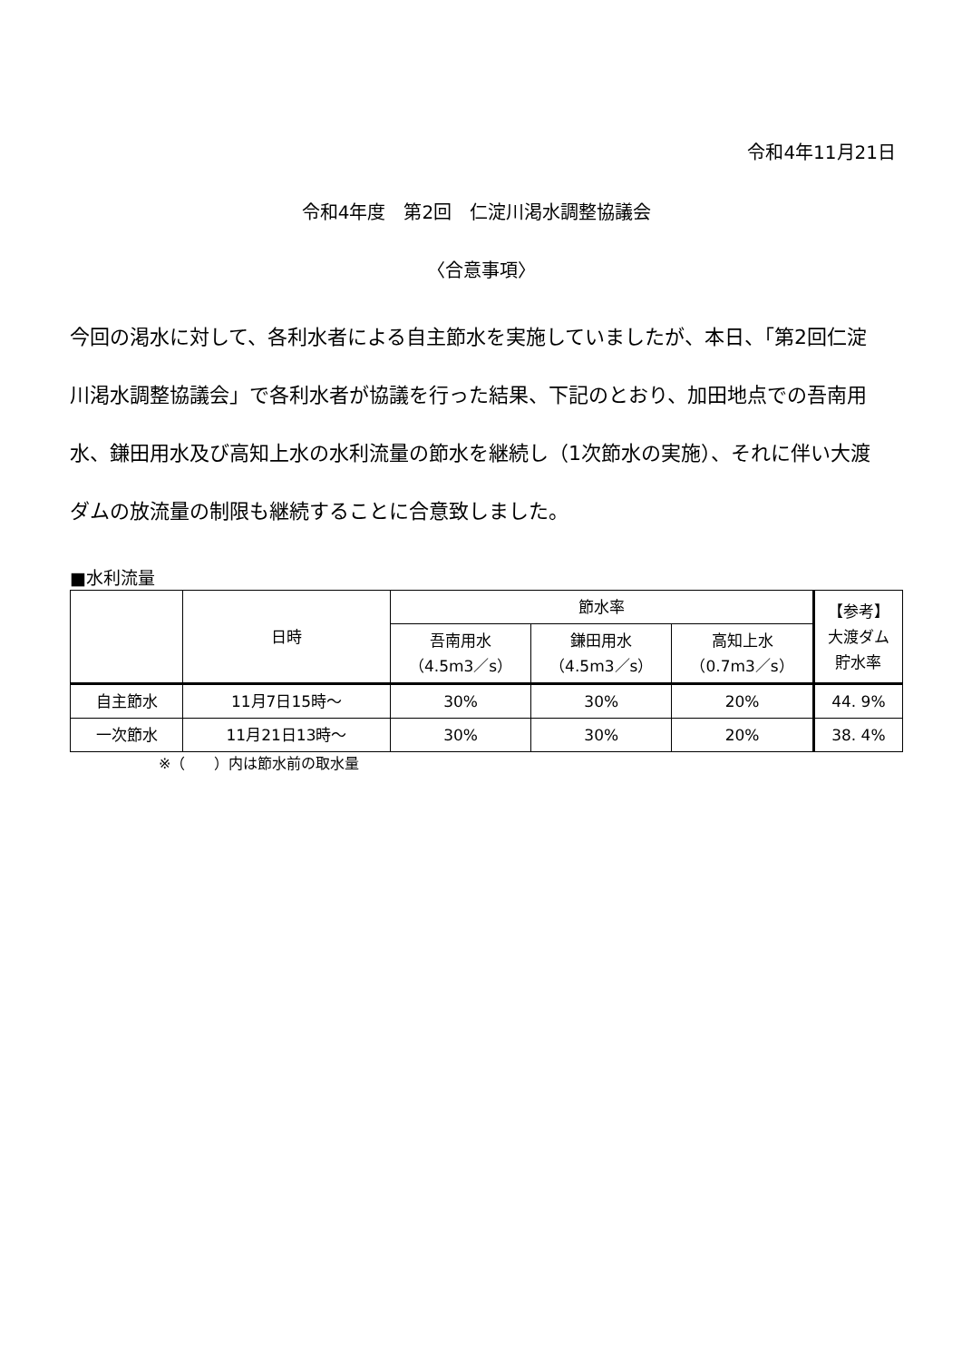令和4年11月21日
令和4年度　第2回　仁淀川渇水調整協議会
〈合意事項〉
今回の渇水に対して、各利水者による自主節水を実施していましたが、本日、「第2回仁淀川渇水調整協議会」で各利水者が協議を行った結果、下記のとおり、加田地点での吾南用水、鎌田用水及び高知上水の水利流量の節水を継続し（1次節水の実施）、それに伴い大渡ダムの放流量の制限も継続することに合意致しました。
■水利流量
| | 日時 | 節水率 | | | 【参考】 大渡ダム 貯水率 |
| --- | --- | --- | --- | --- | --- |
| | | 吾南用水 （4.5m3／s） | 鎌田用水 （4.5m3／s） | 高知上水 （0.7m3／s） | |
| 自主節水 | 11月7日15時～ | 30% | 30% | 20% | 44. 9% |
| 一次節水 | 11月21日13時～ | 30% | 30% | 20% | 38. 4% |
※（　　）内は節水前の取水量